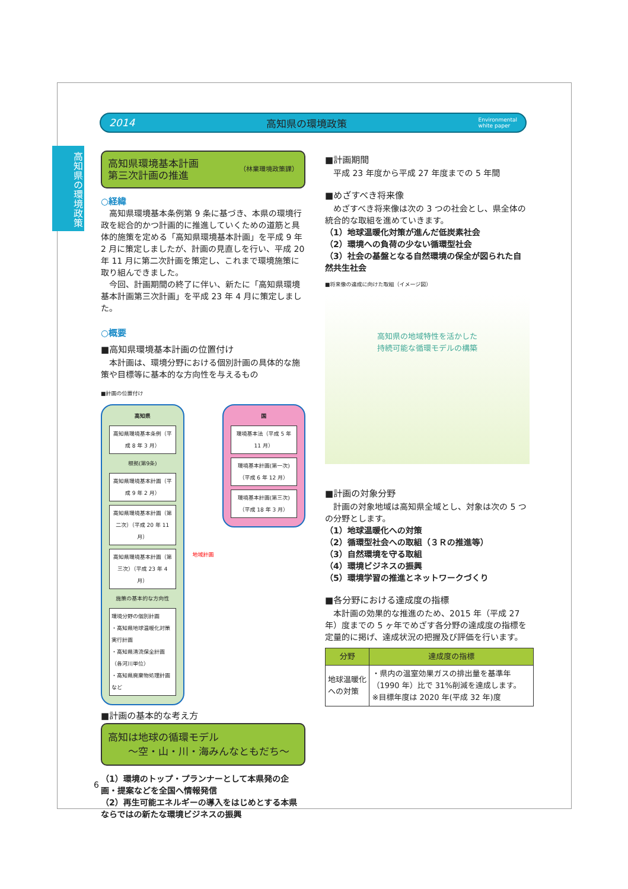2014 高知県の環境政策 Environmental
white paper
高知県の環境政策
高知県環境基本計画
第三次計画の推進 （林業環境政策課）
○経緯
高知県環境基本条例第 9 条に基づき、本県の環境行政を総合的かつ計画的に推進していくための道筋と具体的施策を定める「高知県環境基本計画」を平成 9 年 2 月に策定しましたが、計画の見直しを行い、平成 20 年 11 月に第二次計画を策定し、これまで環境施策に取り組んできました。
今回、計画期間の終了に伴い、新たに「高知県環境基本計画第三次計画」を平成 23 年 4 月に策定しました。
○概要
■高知県環境基本計画の位置付け
本計画は、環境分野における個別計画の具体的な施策や目標等に基本的な方向性を与えるもの
■計画の位置付け
高知県
高知県環境基本条例（平成 8 年 3 月）
根拠(第9条)
高知県環境基本計画（平成 9 年 2 月）
高知県環境基本計画（第二次）（平成 20 年 11 月）
高知県環境基本計画（第三次）（平成 23 年 4 月）
施策の基本的な方向性
環境分野の個別計画
・高知県地球温暖化対策実行計画
・高知県清流保全計画（各河川単位）
・高知県廃棄物処理計画 など
地域計画
国
環境基本法（平成 5 年 11 月）
環境基本計画(第一次)（平成 6 年 12 月）
環境基本計画(第三次)（平成 18 年 3 月）
■計画の基本的な考え方
高知は地球の循環モデル
　　～空・山・川・海みんなともだち～
（1）環境のトップ・プランナーとして本県発の企画・提案などを全国へ情報発信
（2）再生可能エネルギーの導入をはじめとする本県ならではの新たな環境ビジネスの振興
■計画期間
平成 23 年度から平成 27 年度までの 5 年間
■めざすべき将来像
めざすべき将来像は次の 3 つの社会とし、県全体の統合的な取組を進めていきます。
（1）地球温暖化対策が進んだ低炭素社会
（2）環境への負荷の少ない循環型社会
（3）社会の基盤となる自然環境の保全が図られた自然共生社会
■将来像の達成に向けた取組（イメージ図）
高知県の地域特性を活かした
持続可能な循環モデルの構築
■計画の対象分野
計画の対象地域は高知県全域とし、対象は次の 5 つの分野とします。
（1）地球温暖化への対策
（2）循環型社会への取組（３Ｒの推進等）
（3）自然環境を守る取組
（4）環境ビジネスの振興
（5）環境学習の推進とネットワークづくり
■各分野における達成度の指標
本計画の効果的な推進のため、2015 年（平成 27 年）度までの 5 ヶ年でめざす各分野の達成度の指標を定量的に掲げ、達成状況の把握及び評価を行います。
| 分野 | 達成度の指標 |
| --- | --- |
| 地球温暖化への対策 | ・県内の温室効果ガスの排出量を基準年（1990 年）比で 31%削減を達成します。 ※目標年度は 2020 年(平成 32 年)度 |
6